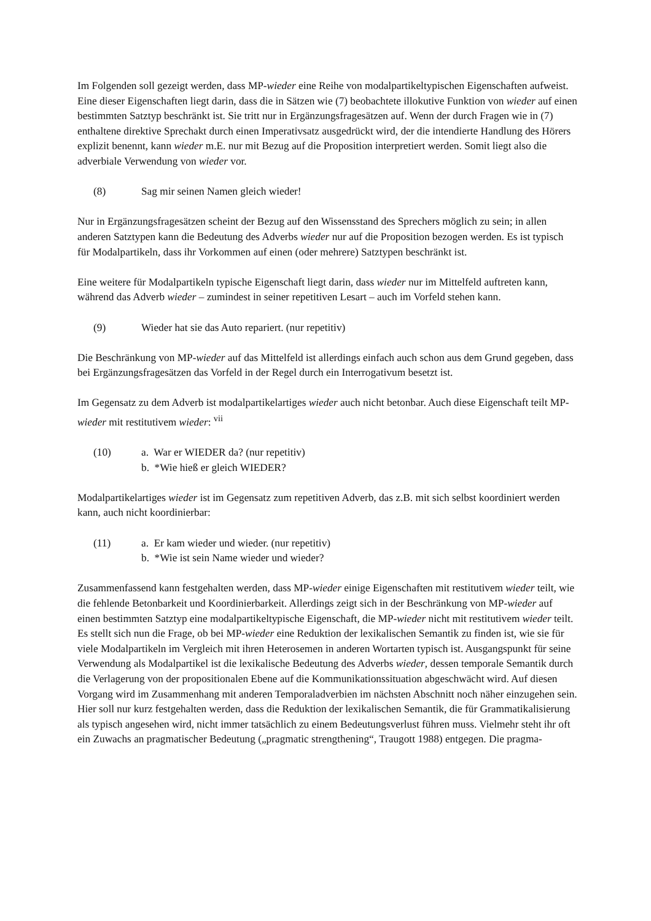Im Folgenden soll gezeigt werden, dass MP-wieder eine Reihe von modalpartikeltypischen Eigenschaften aufweist. Eine dieser Eigenschaften liegt darin, dass die in Sätzen wie (7) beobachtete illokutive Funktion von wieder auf einen bestimmten Satztyp beschränkt ist. Sie tritt nur in Ergänzungsfragesätzen auf. Wenn der durch Fragen wie in (7) enthaltene direktive Sprechakt durch einen Imperativsatz ausgedrückt wird, der die intendierte Handlung des Hörers explizit benennt, kann wieder m.E. nur mit Bezug auf die Proposition interpretiert werden. Somit liegt also die adverbiale Verwendung von wieder vor.
(8) Sag mir seinen Namen gleich wieder!
Nur in Ergänzungsfragesätzen scheint der Bezug auf den Wissensstand des Sprechers möglich zu sein; in allen anderen Satztypen kann die Bedeutung des Adverbs wieder nur auf die Proposition bezogen werden. Es ist typisch für Modalpartikeln, dass ihr Vorkommen auf einen (oder mehrere) Satztypen beschränkt ist.
Eine weitere für Modalpartikeln typische Eigenschaft liegt darin, dass wieder nur im Mittelfeld auftreten kann, während das Adverb wieder – zumindest in seiner repetitiven Lesart – auch im Vorfeld stehen kann.
(9) Wieder hat sie das Auto repariert. (nur repetitiv)
Die Beschränkung von MP-wieder auf das Mittelfeld ist allerdings einfach auch schon aus dem Grund gegeben, dass bei Ergänzungsfragesätzen das Vorfeld in der Regel durch ein Interrogativum besetzt ist.
Im Gegensatz zu dem Adverb ist modalpartikelartiges wieder auch nicht betonbar. Auch diese Eigenschaft teilt MP-wieder mit restitutivem wieder: <sup>vii</sup>
(10) a. War er WIEDER da? (nur repetitiv)
b. *Wie hieß er gleich WIEDER?
Modalpartikelartiges wieder ist im Gegensatz zum repetitiven Adverb, das z.B. mit sich selbst koordiniert werden kann, auch nicht koordinierbar:
(11) a. Er kam wieder und wieder. (nur repetitiv)
b. *Wie ist sein Name wieder und wieder?
Zusammenfassend kann festgehalten werden, dass MP-wieder einige Eigenschaften mit restitutivem wieder teilt, wie die fehlende Betonbarkeit und Koordinierbarkeit. Allerdings zeigt sich in der Beschränkung von MP-wieder auf einen bestimmten Satztyp eine modalpartikeltypische Eigenschaft, die MP-wieder nicht mit restitutivem wieder teilt.
Es stellt sich nun die Frage, ob bei MP-wieder eine Reduktion der lexikalischen Semantik zu finden ist, wie sie für viele Modalpartikeln im Vergleich mit ihren Heterosemen in anderen Wortarten typisch ist. Ausgangspunkt für seine Verwendung als Modalpartikel ist die lexikalische Bedeutung des Adverbs wieder, dessen temporale Semantik durch die Verlagerung von der propositionalen Ebene auf die Kommunikationssituation abgeschwächt wird. Auf diesen Vorgang wird im Zusammenhang mit anderen Temporaladverbien im nächsten Abschnitt noch näher einzugehen sein. Hier soll nur kurz festgehalten werden, dass die Reduktion der lexikalischen Semantik, die für Grammatikalisierung als typisch angesehen wird, nicht immer tatsächlich zu einem Bedeutungsverlust führen muss. Vielmehr steht ihr oft ein Zuwachs an pragmatischer Bedeutung („pragmatic strengthening“, Traugott 1988) entgegen. Die pragma-